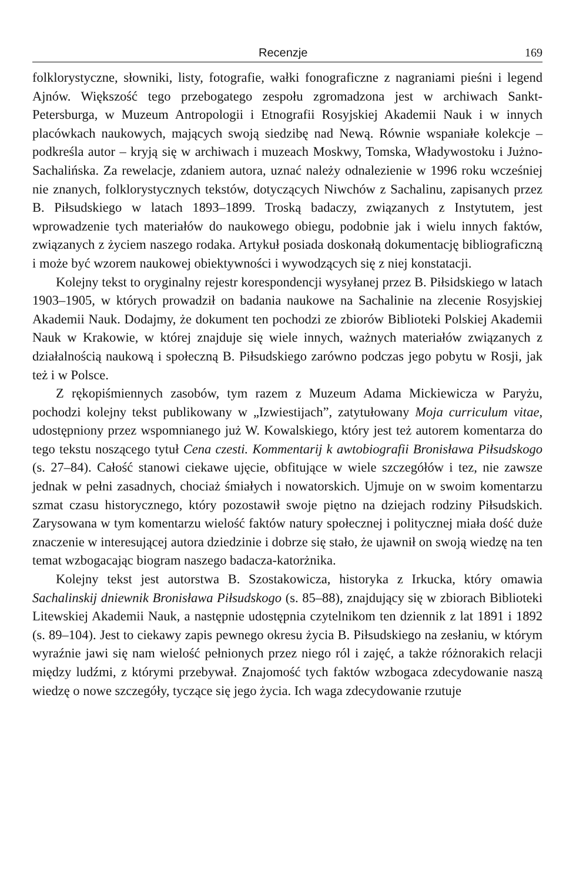Recenzje 169
folklorystyczne, słowniki, listy, fotografie, wałki fonograficzne z nagraniami pieśni i legend Ajnów. Większość tego przebogatego zespołu zgromadzona jest w archiwach Sankt-Petersburga, w Muzeum Antropologii i Etnografii Rosyjskiej Akademii Nauk i w innych placówkach naukowych, mających swoją siedzibę nad Newą. Równie wspaniałe kolekcje – podkreśla autor – kryją się w archiwach i muzeach Moskwy, Tomska, Władywostoku i Jużno-Sachalińska. Za rewelacje, zdaniem autora, uznać należy odnalezienie w 1996 roku wcześniej nie znanych, folklorystycznych tekstów, dotyczących Niwchów z Sachalinu, zapisanych przez B. Piłsudskiego w latach 1893–1899. Troską badaczy, związanych z Instytutem, jest wprowadzenie tych materiałów do naukowego obiegu, podobnie jak i wielu innych faktów, związanych z życiem naszego rodaka. Artykuł posiada doskonałą dokumentację bibliograficzną i może być wzorem naukowej obiektywności i wywodzących się z niej konstatacji.
Kolejny tekst to oryginalny rejestr korespondencji wysyłanej przez B. Piłsidskiego w latach 1903–1905, w których prowadził on badania naukowe na Sachalinie na zlecenie Rosyjskiej Akademii Nauk. Dodajmy, że dokument ten pochodzi ze zbiorów Biblioteki Polskiej Akademii Nauk w Krakowie, w której znajduje się wiele innych, ważnych materiałów związanych z działalnością naukową i społeczną B. Piłsudskiego zarówno podczas jego pobytu w Rosji, jak też i w Polsce.
Z rękopiśmiennych zasobów, tym razem z Muzeum Adama Mickiewicza w Paryżu, pochodzi kolejny tekst publikowany w „Izwiestijach”, zatytułowany Moja curriculum vitae, udostępniony przez wspomnianego już W. Kowalskiego, który jest też autorem komentarza do tego tekstu noszącego tytuł Cena czesti. Kommentarij k awtobiografii Bronisława Piłsudskogo (s. 27–84). Całość stanowi ciekawe ujęcie, obfitujące w wiele szczegółów i tez, nie zawsze jednak w pełni zasadnych, chociaż śmiałych i nowatorskich. Ujmuje on w swoim komentarzu szmat czasu historycznego, który pozostawił swoje piętno na dziejach rodziny Piłsudskich. Zarysowana w tym komentarzu wielość faktów natury społecznej i politycznej miała dość duże znaczenie w interesującej autora dziedzinie i dobrze się stało, że ujawnił on swoją wiedzę na ten temat wzbogacając biogram naszego badacza-katorżnika.
Kolejny tekst jest autorstwa B. Szostakowicza, historyka z Irkucka, który omawia Sachalinskij dniewnik Bronisława Piłsudskogo (s. 85–88), znajdujący się w zbiorach Biblioteki Litewskiej Akademii Nauk, a następnie udostępnia czytelnikom ten dziennik z lat 1891 i 1892 (s. 89–104). Jest to ciekawy zapis pewnego okresu życia B. Piłsudskiego na zesłaniu, w którym wyraźnie jawi się nam wielość pełnionych przez niego ról i zajęć, a także różnorakich relacji między ludźmi, z którymi przebywał. Znajomość tych faktów wzbogaca zdecydowanie naszą wiedzę o nowe szczegóły, tyczące się jego życia. Ich waga zdecydowanie rzutuje